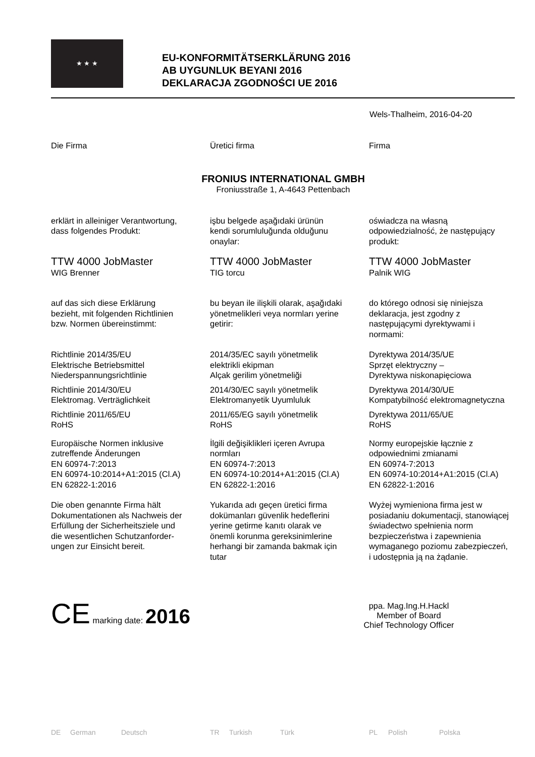★ ★ ★
EU-KONFORMITÄTSERKLÄRUNG 2016
AB UYGUNLUK BEYANI 2016
DEKLARACJA ZGODNOŚCI UE 2016
Wels-Thalheim, 2016-04-20
Die Firma Üretici firma Firma
FRONIUS INTERNATIONAL GMBH
Froniusstraße 1, A-4643 Pettenbach
erklärt in alleiniger Verantwortung,
dass folgendes Produkt:
işbu belgede aşağıdaki ürünün
kendi sorumluluğunda olduğunu
onaylar:
oświadcza na własną
odpowiedzialność, że następujący
produkt:
TTW 4000 JobMaster
WIG Brenner
TTW 4000 JobMaster
TIG torcu
TTW 4000 JobMaster
Palnik WIG
auf das sich diese Erklärung
bezieht, mit folgenden Richtlinien
bzw. Normen übereinstimmt:
bu beyan ile ilişkili olarak, aşağıdaki
yönetmelikleri veya normları yerine
getirir:
do którego odnosi się niniejsza
deklaracja, jest zgodny z
następującymi dyrektywami i
normami:
Richtlinie 2014/35/EU
Elektrische Betriebsmittel
Niederspannungsrichtlinie
2014/35/EC sayılı yönetmelik
elektrikli ekipman
Alçak gerilim yönetmeliği
Dyrektywa 2014/35/UE
Sprzęt elektryczny –
Dyrektywa niskonapięciowa
Richtlinie 2014/30/EU
Elektromag. Verträglichkeit
2014/30/EC sayılı yönetmelik
Elektromanyetik Uyumluluk
Dyrektywa 2014/30/UE
Kompatybilność elektromagnetyczna
Richtlinie 2011/65/EU
RoHS
2011/65/EG sayılı yönetmelik
RoHS
Dyrektywa 2011/65/UE
RoHS
Europäische Normen inklusive
zutreffende Änderungen
EN 60974-7:2013
EN 60974-10:2014+A1:2015 (Cl.A)
EN 62822-1:2016
İlgili değişiklikleri içeren Avrupa
normları
EN 60974-7:2013
EN 60974-10:2014+A1:2015 (Cl.A)
EN 62822-1:2016
Normy europejskie łącznie z
odpowiednimi zmianami
EN 60974-7:2013
EN 60974-10:2014+A1:2015 (Cl.A)
EN 62822-1:2016
Die oben genannte Firma hält
Dokumentationen als Nachweis der
Erfüllung der Sicherheitsziele und
die wesentlichen Schutzanforder-
ungen zur Einsicht bereit.
Yukarıda adı geçen üretici firma
dokümanları güvenlik hedeflerini
yerine getirme kanıtı olarak ve
önemli korunma gereksinimlerine
herhangi bir zamanda bakmak için
tutar
Wyżej wymieniona firma jest w
posiadaniu dokumentacji, stanowiącej
świadectwo spełnienia norm
bezpieczeństwa i zapewnienia
wymaganego poziomu zabezpieczeń,
i udostępnia ją na żądanie.
CE marking date: 2016
ppa. Mag.Ing.H.Hackl
Member of Board
Chief Technology Officer
DE German Deutsch TR Turkish Türk PL Polish Polska